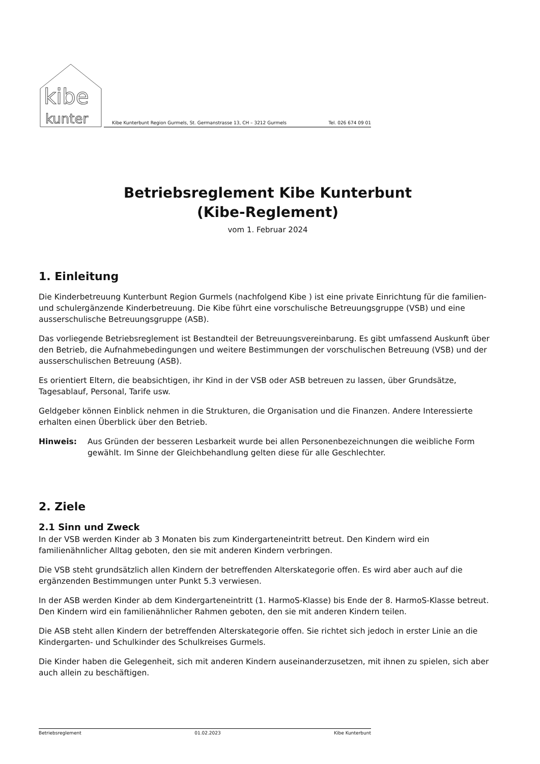kibe
kunter
Kibe Kunterbunt Region Gurmels, St. Germanstrasse 13, CH – 3212 Gurmels Tel. 026 674 09 01
Betriebsreglement Kibe Kunterbunt
(Kibe-Reglement)
vom 1. Februar 2024
1. Einleitung
Die Kinderbetreuung Kunterbunt Region Gurmels (nachfolgend Kibe ) ist eine private Einrichtung für die familien- und schulergänzende Kinderbetreuung. Die Kibe führt eine vorschulische Betreuungsgruppe (VSB) und eine ausserschulische Betreuungsgruppe (ASB).
Das vorliegende Betriebsreglement ist Bestandteil der Betreuungsvereinbarung. Es gibt umfassend Auskunft über den Betrieb, die Aufnahmebedingungen und weitere Bestimmungen der vorschulischen Betreuung (VSB) und der ausserschulischen Betreuung (ASB).
Es orientiert Eltern, die beabsichtigen, ihr Kind in der VSB oder ASB betreuen zu lassen, über Grundsätze, Tagesablauf, Personal, Tarife usw.
Geldgeber können Einblick nehmen in die Strukturen, die Organisation und die Finanzen. Andere Interessierte erhalten einen Überblick über den Betrieb.
Hinweis: Aus Gründen der besseren Lesbarkeit wurde bei allen Personenbezeichnungen die weibliche Form gewählt. Im Sinne der Gleichbehandlung gelten diese für alle Geschlechter.
2. Ziele
2.1 Sinn und Zweck
In der VSB werden Kinder ab 3 Monaten bis zum Kindergarteneintritt betreut. Den Kindern wird ein familienähnlicher Alltag geboten, den sie mit anderen Kindern verbringen.
Die VSB steht grundsätzlich allen Kindern der betreffenden Alterskategorie offen. Es wird aber auch auf die ergänzenden Bestimmungen unter Punkt 5.3 verwiesen.
In der ASB werden Kinder ab dem Kindergarteneintritt (1. HarmoS-Klasse) bis Ende der 8. HarmoS-Klasse betreut. Den Kindern wird ein familienähnlicher Rahmen geboten, den sie mit anderen Kindern teilen.
Die ASB steht allen Kindern der betreffenden Alterskategorie offen. Sie richtet sich jedoch in erster Linie an die Kindergarten- und Schulkinder des Schulkreises Gurmels.
Die Kinder haben die Gelegenheit, sich mit anderen Kindern auseinanderzusetzen, mit ihnen zu spielen, sich aber auch allein zu beschäftigen.
Betriebsreglement 01.02.2023 Kibe Kunterbunt